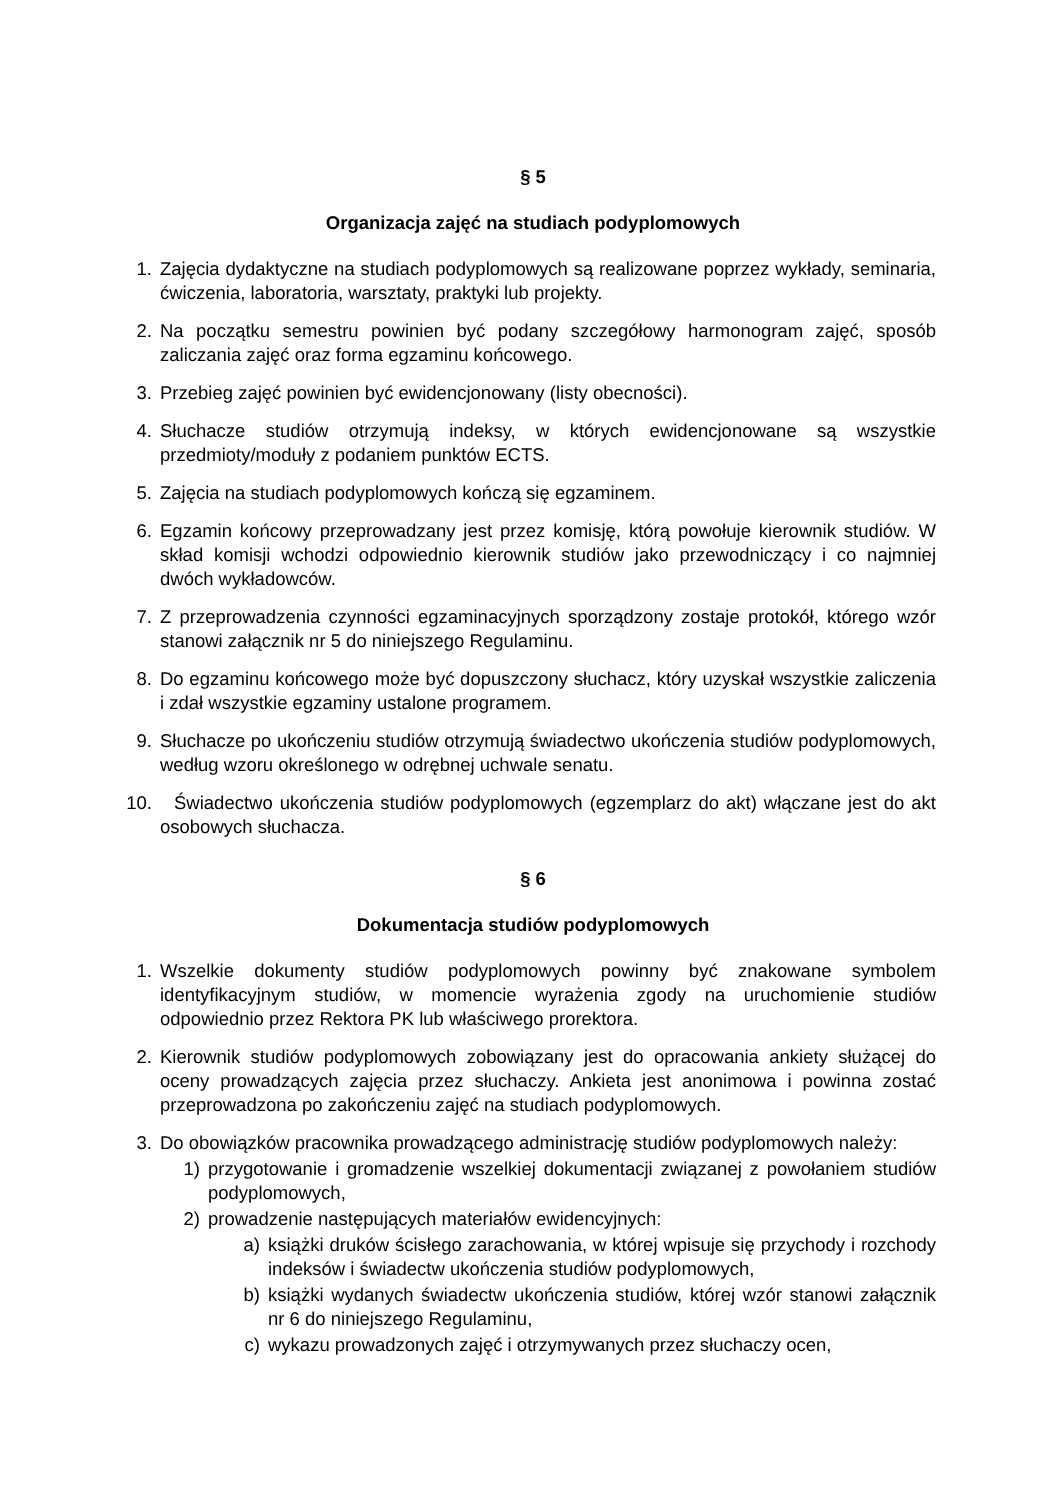§ 5
Organizacja zajęć na studiach podyplomowych
1. Zajęcia dydaktyczne na studiach podyplomowych są realizowane poprzez wykłady, seminaria, ćwiczenia, laboratoria, warsztaty, praktyki lub projekty.
2. Na początku semestru powinien być podany szczegółowy harmonogram zajęć, sposób zaliczania zajęć oraz forma egzaminu końcowego.
3. Przebieg zajęć powinien być ewidencjonowany (listy obecności).
4. Słuchacze studiów otrzymują indeksy, w których ewidencjonowane są wszystkie przedmioty/moduły z podaniem punktów ECTS.
5. Zajęcia na studiach podyplomowych kończą się egzaminem.
6. Egzamin końcowy przeprowadzany jest przez komisję, którą powołuje kierownik studiów. W skład komisji wchodzi odpowiednio kierownik studiów jako przewodniczący i co najmniej dwóch wykładowców.
7. Z przeprowadzenia czynności egzaminacyjnych sporządzony zostaje protokół, którego wzór stanowi załącznik nr 5 do niniejszego Regulaminu.
8. Do egzaminu końcowego może być dopuszczony słuchacz, który uzyskał wszystkie zaliczenia i zdał wszystkie egzaminy ustalone programem.
9. Słuchacze po ukończeniu studiów otrzymują świadectwo ukończenia studiów podyplomowych, według wzoru określonego w odrębnej uchwale senatu.
10. Świadectwo ukończenia studiów podyplomowych (egzemplarz do akt) włączane jest do akt osobowych słuchacza.
§ 6
Dokumentacja studiów podyplomowych
1. Wszelkie dokumenty studiów podyplomowych powinny być znakowane symbolem identyfikacyjnym studiów, w momencie wyrażenia zgody na uruchomienie studiów odpowiednio przez Rektora PK lub właściwego prorektora.
2. Kierownik studiów podyplomowych zobowiązany jest do opracowania ankiety służącej do oceny prowadzących zajęcia przez słuchaczy. Ankieta jest anonimowa i powinna zostać przeprowadzona po zakończeniu zajęć na studiach podyplomowych.
3. Do obowiązków pracownika prowadzącego administrację studiów podyplomowych należy:
1) przygotowanie i gromadzenie wszelkiej dokumentacji związanej z powołaniem studiów podyplomowych,
2) prowadzenie następujących materiałów ewidencyjnych:
a) książki druków ścisłego zarachowania, w której wpisuje się przychody i rozchody indeksów i świadectw ukończenia studiów podyplomowych,
b) książki wydanych świadectw ukończenia studiów, której wzór stanowi załącznik nr 6 do niniejszego Regulaminu,
c) wykazu prowadzonych zajęć i otrzymywanych przez słuchaczy ocen,